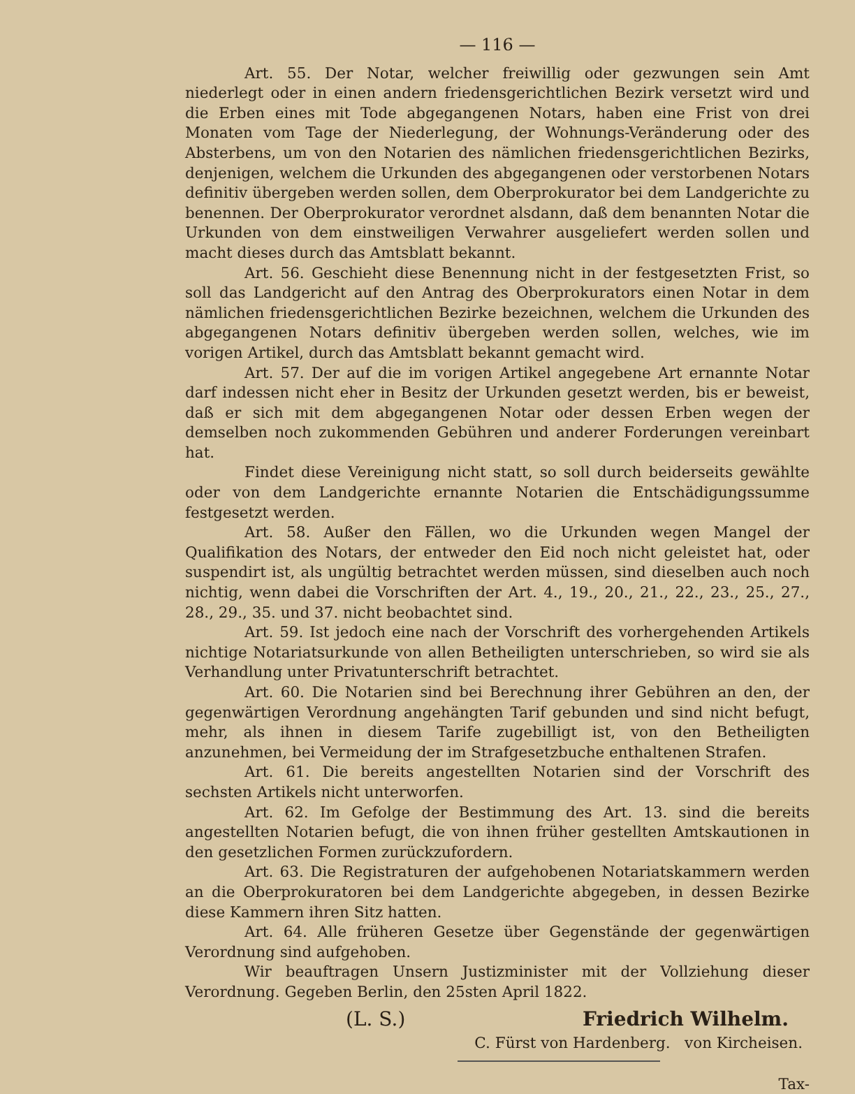— 116 —
Art. 55. Der Notar, welcher freiwillig oder gezwungen sein Amt niederlegt oder in einen andern friedensgerichtlichen Bezirk versetzt wird und die Erben eines mit Tode abgegangenen Notars, haben eine Frist von drei Monaten vom Tage der Niederlegung, der Wohnungs-Veränderung oder des Absterbens, um von den Notarien des nämlichen friedensgerichtlichen Bezirks, denjenigen, welchem die Urkunden des abgegangenen oder verstorbenen Notars definitiv übergeben werden sollen, dem Oberprokurator bei dem Landgerichte zu benennen. Der Oberprokurator verordnet alsdann, daß dem benannten Notar die Urkunden von dem einstweiligen Verwahrer ausgeliefert werden sollen und macht dieses durch das Amtsblatt bekannt.
Art. 56. Geschieht diese Benennung nicht in der festgesetzten Frist, so soll das Landgericht auf den Antrag des Oberprokurators einen Notar in dem nämlichen friedensgerichtlichen Bezirke bezeichnen, welchem die Urkunden des abgegangenen Notars definitiv übergeben werden sollen, welches, wie im vorigen Artikel, durch das Amtsblatt bekannt gemacht wird.
Art. 57. Der auf die im vorigen Artikel angegebene Art ernannte Notar darf indessen nicht eher in Besitz der Urkunden gesetzt werden, bis er beweist, daß er sich mit dem abgegangenen Notar oder dessen Erben wegen der demselben noch zukommenden Gebühren und anderer Forderungen vereinbart hat.
Findet diese Vereinigung nicht statt, so soll durch beiderseits gewählte oder von dem Landgerichte ernannte Notarien die Entschädigungssumme festgesetzt werden.
Art. 58. Außer den Fällen, wo die Urkunden wegen Mangel der Qualifikation des Notars, der entweder den Eid noch nicht geleistet hat, oder suspendirt ist, als ungültig betrachtet werden müssen, sind dieselben auch noch nichtig, wenn dabei die Vorschriften der Art. 4., 19., 20., 21., 22., 23., 25., 27., 28., 29., 35. und 37. nicht beobachtet sind.
Art. 59. Ist jedoch eine nach der Vorschrift des vorhergehenden Artikels nichtige Notariatsurkunde von allen Betheiligten unterschrieben, so wird sie als Verhandlung unter Privatunterschrift betrachtet.
Art. 60. Die Notarien sind bei Berechnung ihrer Gebühren an den, der gegenwärtigen Verordnung angehängten Tarif gebunden und sind nicht befugt, mehr, als ihnen in diesem Tarife zugebilligt ist, von den Betheiligten anzunehmen, bei Vermeidung der im Strafgesetzbuche enthaltenen Strafen.
Art. 61. Die bereits angestellten Notarien sind der Vorschrift des sechsten Artikels nicht unterworfen.
Art. 62. Im Gefolge der Bestimmung des Art. 13. sind die bereits angestellten Notarien befugt, die von ihnen früher gestellten Amtskautionen in den gesetzlichen Formen zurückzufordern.
Art. 63. Die Registraturen der aufgehobenen Notariatskammern werden an die Oberprokuratoren bei dem Landgerichte abgegeben, in dessen Bezirke diese Kammern ihren Sitz hatten.
Art. 64. Alle früheren Gesetze über Gegenstände der gegenwärtigen Verordnung sind aufgehoben.
Wir beauftragen Unsern Justizminister mit der Vollziehung dieser Verordnung. Gegeben Berlin, den 25sten April 1822.
(L. S.) Friedrich Wilhelm.
C. Fürst von Hardenberg. von Kircheisen.
Tax-